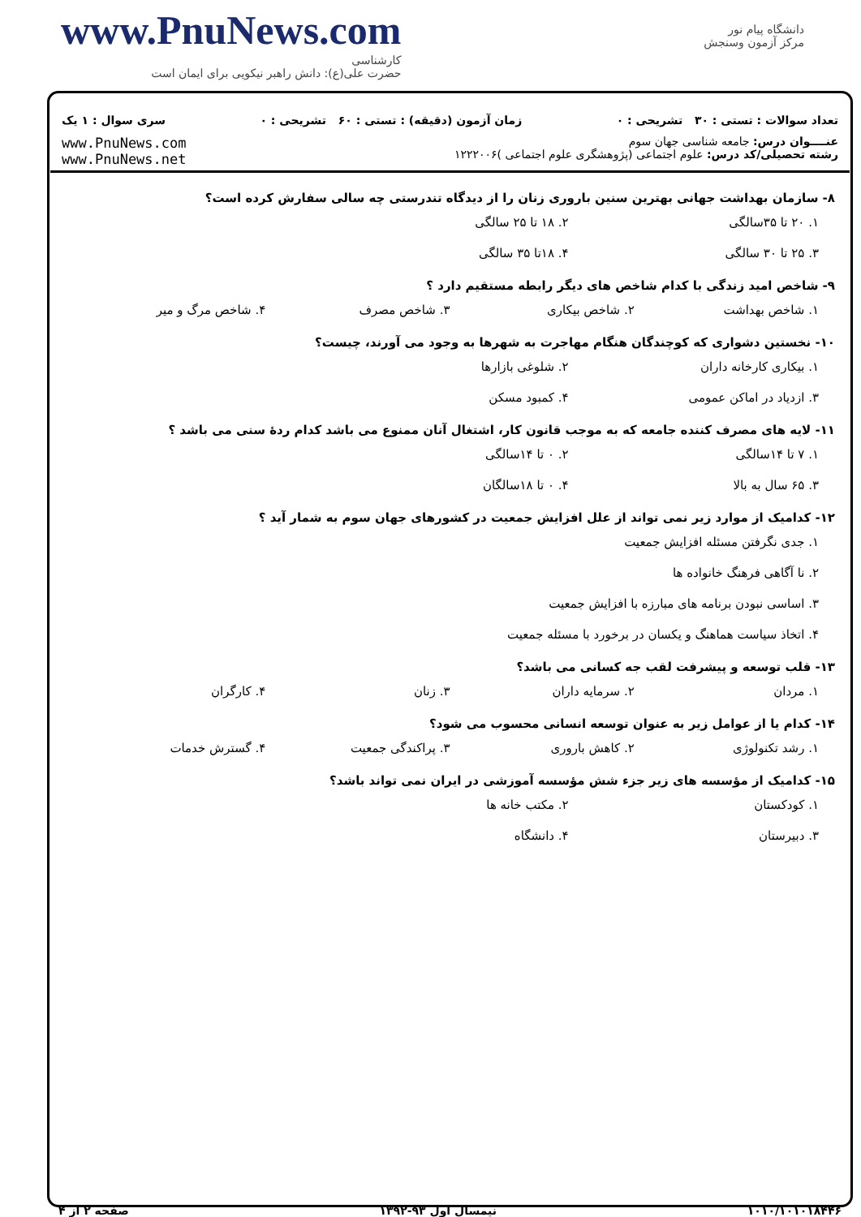www.PnuNews.com
کارشناسی
حضرت علی(ع): دانش راهبر نیکویی برای ایمان است
دانشگاه پیام نور
مرکز آزمون وسنجش
تعداد سوالات : تستی : ۳۰ تشریحی : ۰ زمان آزمون (دقیقه) : تستی : ۶۰ تشریحی : ۰ سری سوال : ۱ یک
عنــــوان درس: جامعه شناسی جهان سوم
رشته تحصیلی/کد درس: علوم اجتماعی (پژوهشگری علوم اجتماعی )۱۲۲۲۰۰۶ www.PnuNews.com
www.PnuNews.net
۸- سازمان بهداشت جهانی بهترین سنین باروری زنان را از دیدگاه تندرستی چه سالی سفارش کرده است؟
۱. ۲۰ تا ۳۵سالگی ۲. ۱۸ تا ۲۵ سالگی ۳. ۲۵ تا ۳۰ سالگی ۴. ۱۸تا ۳۵ سالگی
۹- شاخص امید زندگی با کدام شاخص های دیگر رابطه مستقیم دارد ؟
۱. شاخص بهداشت ۲. شاخص بیکاری ۳. شاخص مصرف ۴. شاخص مرگ و میر
۱۰- نخستین دشواری که کوچندگان هنگام مهاجرت به شهرها به وجود می آورند، چیست؟
۱. بیکاری کارخانه داران ۲. شلوغی بازارها ۳. ازدیاد در اماکن عمومی ۴. کمبود مسکن
۱۱- لایه های مصرف کننده جامعه که به موجب قانون کار، اشتغال آنان ممنوع می باشد کدام ردهٔ سنی می باشد ؟
۱. ۷ تا ۱۴سالگی ۲. ۰ تا ۱۴سالگی ۳. ۶۵ سال به بالا ۴. ۰ تا ۱۸سالگان
۱۲- کدامیک از موارد زیر نمی تواند از علل افزایش جمعیت در کشورهای جهان سوم به شمار آید ؟
۱. جدی نگرفتن مسئله افزایش جمعیت
۲. نا آگاهی فرهنگ خانواده ها
۳. اساسی نبودن برنامه های مبارزه با افزایش جمعیت
۴. اتخاذ سیاست هماهنگ و یکسان در برخورد با مسئله جمعیت
۱۳- قلب توسعه و پیشرفت لقب جه کسانی می باشد؟
۱. مردان ۲. سرمایه داران ۳. زنان ۴. کارگران
۱۴- کدام یا از عوامل زیر به عنوان توسعه انسانی محسوب می شود؟
۱. رشد تکنولوژی ۲. کاهش باروری ۳. پراکندگی جمعیت ۴. گسترش خدمات
۱۵- کدامیک از مؤسسه های زیر جزء شش مؤسسه آموزشی در ایران نمی تواند باشد؟
۱. کودکستان ۲. مکتب خانه ها ۳. دبیرستان ۴. دانشگاه
۱۰۱۰/۱۰۱۰۱۸۴۴۶ نیمسال اول ۹۳-۱۳۹۲ صفحه ۲ از ۴